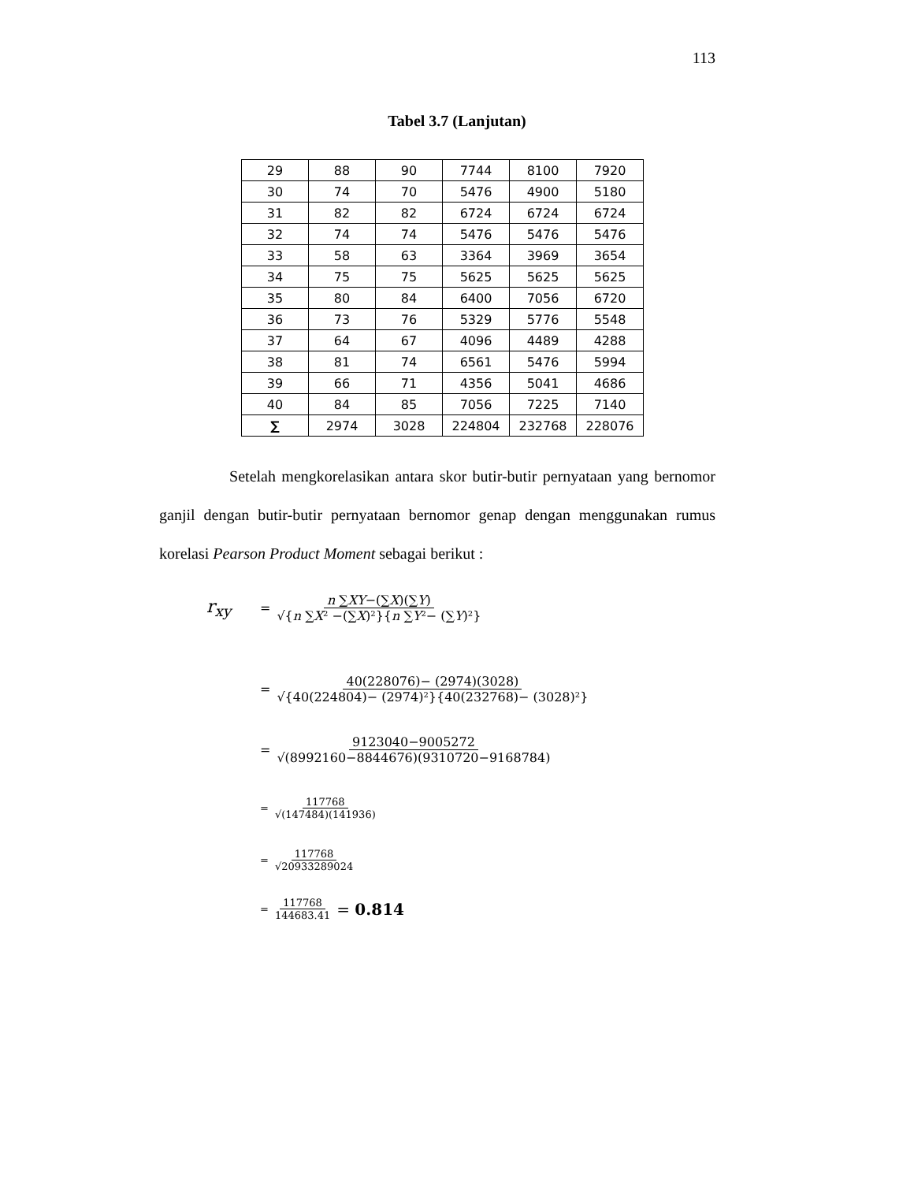113
Tabel 3.7 (Lanjutan)
| 29 | 88 | 90 | 7744 | 8100 | 7920 |
| 30 | 74 | 70 | 5476 | 4900 | 5180 |
| 31 | 82 | 82 | 6724 | 6724 | 6724 |
| 32 | 74 | 74 | 5476 | 5476 | 5476 |
| 33 | 58 | 63 | 3364 | 3969 | 3654 |
| 34 | 75 | 75 | 5625 | 5625 | 5625 |
| 35 | 80 | 84 | 6400 | 7056 | 6720 |
| 36 | 73 | 76 | 5329 | 5776 | 5548 |
| 37 | 64 | 67 | 4096 | 4489 | 4288 |
| 38 | 81 | 74 | 6561 | 5476 | 5994 |
| 39 | 66 | 71 | 4356 | 5041 | 4686 |
| 40 | 84 | 85 | 7056 | 7225 | 7140 |
| ∑ | 2974 | 3028 | 224804 | 232768 | 228076 |
Setelah mengkorelasikan antara skor butir-butir pernyataan yang bernomor ganjil dengan butir-butir pernyataan bernomor genap dengan menggunakan rumus korelasi Pearson Product Moment sebagai berikut :
r<sub>xy</sub> = n ∑XY−(∑X)(∑Y) √{n ∑X² −(∑X)²}{n ∑Y²− (∑Y)²}
= 40(228076)− (2974)(3028) √{40(224804)− (2974)²}{40(232768)− (3028)²}
= 9123040−9005272 √(8992160−8844676)(9310720−9168784)
= 117768 √(147484)(141936)
= 117768 √20933289024
= 117768 144683.41 = 0.814